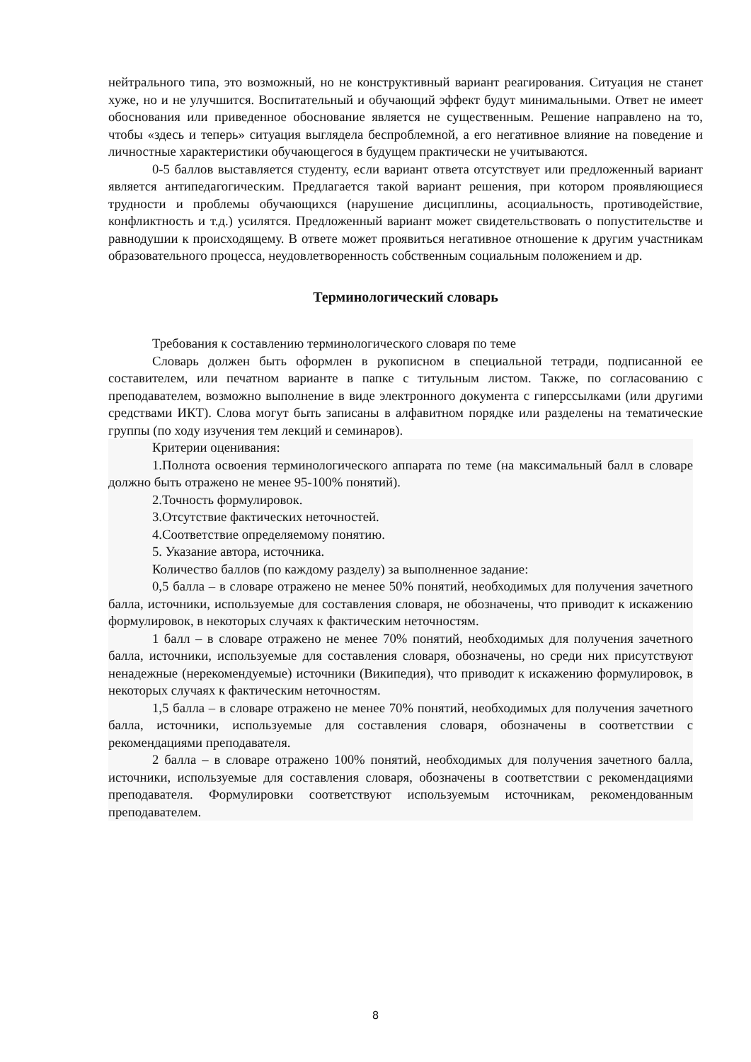нейтрального типа, это возможный, но не конструктивный вариант реагирования. Ситуация не станет хуже, но и не улучшится. Воспитательный и обучающий эффект будут минимальными. Ответ не имеет обоснования или приведенное обоснование является не существенным. Решение направлено на то, чтобы «здесь и теперь» ситуация выглядела беспроблемной, а его негативное влияние на поведение и личностные характеристики обучающегося в будущем практически не учитываются.
0-5 баллов выставляется студенту, если вариант ответа отсутствует или предложенный вариант является антипедагогическим. Предлагается такой вариант решения, при котором проявляющиеся трудности и проблемы обучающихся (нарушение дисциплины, асоциальность, противодействие, конфликтность и т.д.) усилятся. Предложенный вариант может свидетельствовать о попустительстве и равнодушии к происходящему. В ответе может проявиться негативное отношение к другим участникам образовательного процесса, неудовлетворенность собственным социальным положением и др.
Терминологический словарь
Требования к составлению терминологического словаря по теме
Словарь должен быть оформлен в рукописном в специальной тетради, подписанной ее составителем, или печатном варианте в папке с титульным листом. Также, по согласованию с преподавателем, возможно выполнение в виде электронного документа с гиперссылками (или другими средствами ИКТ). Слова могут быть записаны в алфавитном порядке или разделены на тематические группы (по ходу изучения тем лекций и семинаров).
Критерии оценивания:
1.Полнота освоения терминологического аппарата по теме (на максимальный балл в словаре должно быть отражено не менее 95-100% понятий).
2.Точность формулировок.
3.Отсутствие фактических неточностей.
4.Соответствие определяемому понятию.
5. Указание автора, источника.
Количество баллов (по каждому разделу) за выполненное задание:
0,5 балла – в словаре отражено не менее 50% понятий, необходимых для получения зачетного балла, источники, используемые для составления словаря, не обозначены, что приводит к искажению формулировок, в некоторых случаях к фактическим неточностям.
1 балл – в словаре отражено не менее 70% понятий, необходимых для получения зачетного балла, источники, используемые для составления словаря, обозначены, но среди них присутствуют ненадежные (нерекомендуемые) источники (Википедия), что приводит к искажению формулировок, в некоторых случаях к фактическим неточностям.
1,5 балла – в словаре отражено не менее 70% понятий, необходимых для получения зачетного балла, источники, используемые для составления словаря, обозначены в соответствии с рекомендациями преподавателя.
2 балла – в словаре отражено 100% понятий, необходимых для получения зачетного балла, источники, используемые для составления словаря, обозначены в соответствии с рекомендациями преподавателя. Формулировки соответствуют используемым источникам, рекомендованным преподавателем.
8